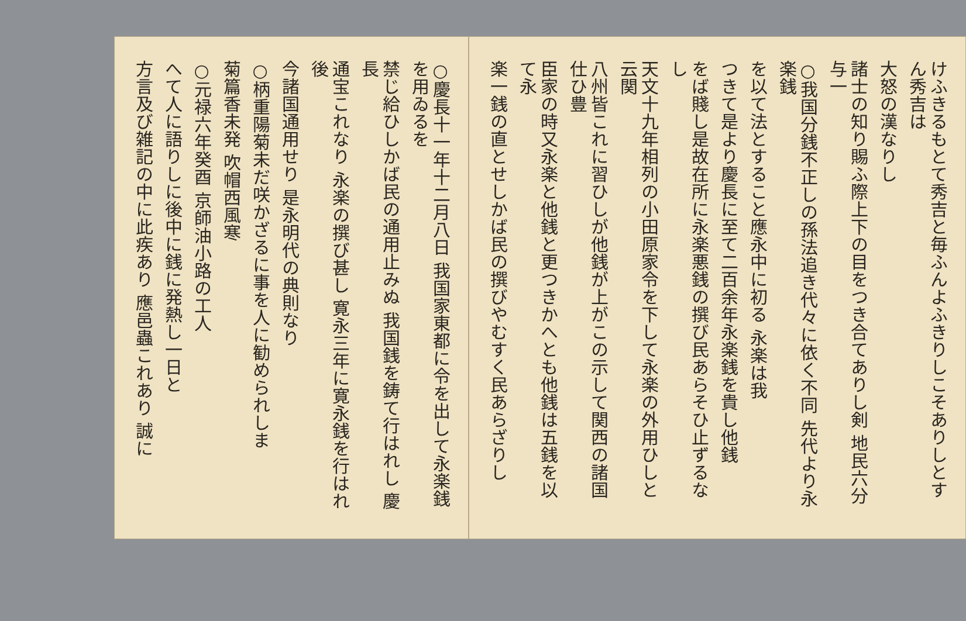○慶長十一年十二月八日 我国家東都に令を出して永楽銭を用ゐるを
禁じ給ひしかば民の通用止みぬ 我国銭を鋳て行はれし 慶長
通宝これなり 永楽の撰び甚し 寛永三年に寛永銭を行はれ後
今諸国通用せり 是永明代の典則なり
○柄重陽菊未だ咲かざるに事を人に勧められしま
菊篇香未発 吹帽西風寒
○元禄六年癸酉 京師油小路の工人
へて人に語りしに後中に銭に発熱し一日と
方言及び雑記の中に此疾あり 應邑蟲これあり 誠に
けふきるもとて秀吉と毎ふんよふきりしこそありしとすん秀吉は
大怒の漢なりし
諸士の知り賜ふ際上下の目をつき合てありし剣 地民六分与一
○我国分銭不正しの孫法追き代々に依く不同 先代より永楽銭
を以て法とすること應永中に初る 永楽は我
つきて是より慶長に至て二百余年永楽銭を貴し他銭
をば賤し是故在所に永楽悪銭の撰び民あらそひ止ずるなし
天文十九年相列の小田原家令を下して永楽の外用ひしと云関
八州皆これに習ひしが他銭が上がこの示して関西の諸国仕ひ豊
臣家の時又永楽と他銭と更つきかへとも他銭は五銭を以て永
楽一銭の直とせしかば民の撰びやむすく民あらざりし